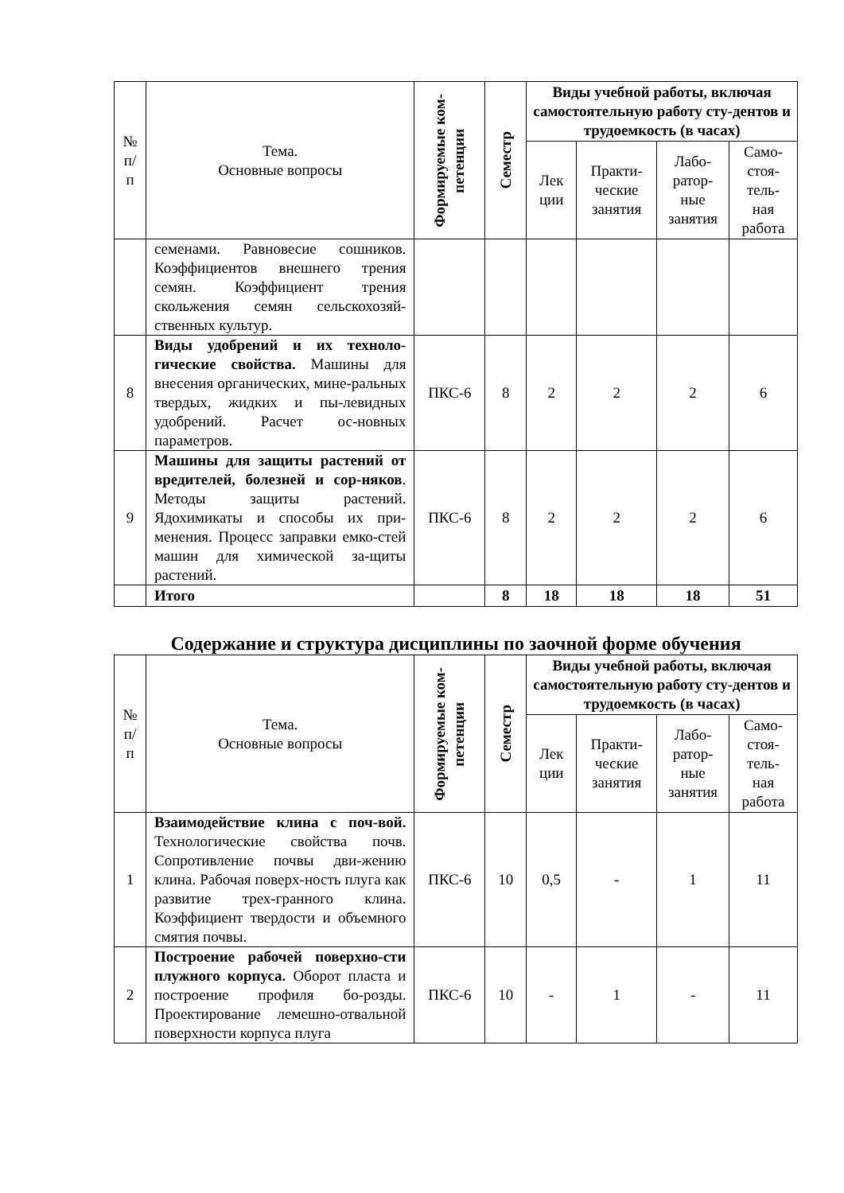| № п/ п | Тема. Основные вопросы | Формируемые ком- петенции | Семестр | Виды учебной работы, включая самостоятельную работу сту-дентов и трудоемкость (в часах) | | | |
| --- | --- | --- | --- | --- | --- | --- | --- |
| | | | | Лек ции | Практи- ческие занятия | Лабо- ратор- ные занятия | Само- стоя- тель- ная работа |
| | семенами. Равновесие сошников. Коэффициентов внешнего трения семян. Коэффициент трения скольжения семян сельскохозяй-ственных культур. | | | | | | |
| 8 | Виды удобрений и их техноло-гические свойства. Машины для внесения органических, мине-ральных твердых, жидких и пы-левидных удобрений. Расчет ос-новных параметров. | ПКС-6 | 8 | 2 | 2 | 2 | 6 |
| 9 | Машины для защиты растений от вредителей, болезней и сор-няков . Методы защиты растений. Ядохимикаты и способы их при-менения. Процесс заправки емко-стей машин для химической за-щиты растений. | ПКС-6 | 8 | 2 | 2 | 2 | 6 |
| | Итого | | 8 | 18 | 18 | 18 | 51 |
Содержание и структура дисциплины по заочной форме обучения
| № п/ п | Тема. Основные вопросы | Формируемые ком- петенции | Семестр | Виды учебной работы, включая самостоятельную работу сту-дентов и трудоемкость (в часах) | | | |
| --- | --- | --- | --- | --- | --- | --- | --- |
| | | | | Лек ции | Практи- ческие занятия | Лабо- ратор- ные занятия | Само- стоя- тель- ная работа |
| 1 | Взаимодействие клина с поч-вой. Технологические свойства почв. Сопротивление почвы дви-жению клина. Рабочая поверх-ность плуга как развитие трех-гранного клина. Коэффициент твердости и объемного смятия почвы. | ПКС-6 | 10 | 0,5 | - | 1 | 11 |
| 2 | Построение рабочей поверхно-сти плужного корпуса. Оборот пласта и построение профиля бо-розды. Проектирование лемешно-отвальной поверхности корпуса плуга | ПКС-6 | 10 | - | 1 | - | 11 |